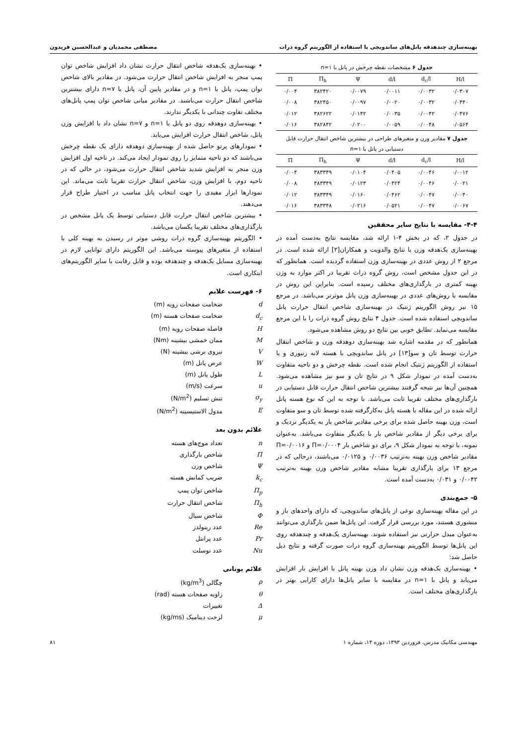بهینه‌سازی چندهدفه پانل‌های ساندویچی با استفاده از الگوریتم گروه ذرات مصطفی محمدیان و عبدالحسین فریدون
جدول ۶ مشخصات نقطه چرخش در پانل با n=۱
| Π | Π<sub>h</sub> | Ψ | d/l | d<sub>c</sub>/l | H/l |
| --- | --- | --- | --- | --- | --- |
| ۰/۰۰۴ | ۳۸۲۴۲۰ | ۰/۰۰۷۹ | ۰/۰۰۱۱ | ۰/۰۰۳۲ | ۰/۰۳۰۷ |
| ۰/۰۰۸ | ۳۸۲۴۵۰ | ۰/۰۰۹۷ | ۰/۰۰۲۰ | ۰/۰۰۳۲ | ۰/۰۳۴۰ |
| ۰/۰۱۲ | ۳۸۲۶۲۲ | ۰/۰۱۴۲ | ۰/۰۰۳۵ | ۰/۰۰۴۲ | ۰/۰۴۷۶ |
| ۰/۰۱۶ | ۳۸۲۸۴۲ | ۰/۰۲۰۰ | ۰/۰۰۵۹ | ۰/۰۰۴۸ | ۰/۰۵۶۴ |
جدول ۷ مقادیر وزن و متغیرهای طراحی در بیشترین شاخص انتقال حرارت قابل دستیابی در پانل با n=۱
| Π | Π<sub>h</sub> | Ψ | d/l | d<sub>c</sub>/l | H/l |
| --- | --- | --- | --- | --- | --- |
| ۰/۰۰۴ | ۳۸۳۳۴۹ | ۰/۰۱۰۴ | ۰/۰۴۰۵ | ۰/۰۰۴۶ | ۰/۰۰۱۲ |
| ۰/۰۰۸ | ۳۸۳۳۴۹ | ۰/۰۱۲۳ | ۰/۰۴۲۴ | ۰/۰۰۴۶ | ۰/۰۰۲۱ |
| ۰/۰۱۲ | ۳۸۳۳۴۹ | ۰/۰۱۶۰ | ۰/۰۴۶۲ | ۰/۰۰۴۷ | ۰/۰۰۴۰ |
| ۰/۰۱۶ | ۳۸۳۳۴۸ | ۰/۰۲۱۶ | ۰/۰۵۲۱ | ۰/۰۰۴۷ | ۰/۰۰۶۷ |
۴-۴- مقایسه با نتایج سایر محققین
در جدول ۲، که در بخش ۴-۱ ارائه شد، مقایسه نتایج به‌دست آمده در بهینه‌سازی یک‌هدفه وزن با نتایج والدویت و همکاران[۲] ارائه شده است. در مرجع ۲ از روش عددی در بهینه‌سازی وزن استفاده گردیده است. همانطور که در این جدول مشخص است، روش گروه ذرات تقریبا در اکثر موارد به وزن بهینه کمتری در بارگذاری‌های مختلف رسیده است. بنابراین این روش در مقایسه با روش‌های عددی در بهینه‌سازی وزن پانل موثرتر می‌باشد. در مرجع ۱۵ نیز روش الگوریتم ژنتیک در بهینه‌سازی شاخص انتقال حرارت پانل ساندویچی استفاده شده است. جدول ۴ نتایج روش گروه ذرات را با این مرجع مقایسه می‌نماید. تطابق خوبی بین نتایج دو روش مشاهده می‌شود.
همانطور که در مقدمه اشاره شد بهینه‌سازی دوهدفه وزن و شاخص انتقال حرارت توسط تان و سو[۱۳] در پانل ساندویچی با هسته لانه زنبوری و با استفاده از الگوریتم ژنتیک انجام شده است. نقطه چرخش و دو ناحیه متفاوت به‌دست آمده در نمودار شکل ۹ در نتایج تان و سو نیز مشاهده می‌شود. همچنین آن‌ها نیز نتیجه گرفتند بیشترین شاخص انتقال حرارت قابل دستیابی در بارگذاری‌های مختلف تقریبا ثابت می‌باشد. با توجه به این که نوع هسته پانل ارائه شده در این مقاله با هسته پانل به‌کارگرفته شده توسط تان و سو متفاوت است، وزن بهینه حاصل شده برای برخی مقادیر شاخص بار به یکدیگر نزدیک و برای برخی دیگر از مقادیر شاخص بار با یکدیگر متفاوت می‌باشد. به‌عنوان نمونه، با توجه به نمودار شکل ۹، برای دو شاخص بار Π=۰/۰۰۰۴ و Π=۰/۰۰۱۶ مقادیر شاخص وزن بهینه به‌ترتیب ۰/۰۰۳۶ و ۰/۰۱۲۵ می‌باشند، درحالی که در مرجع ۱۳ برای بارگذاری تقریبا مشابه مقادیر شاخص وزن بهینه به‌ترتیب ۰/۰۰۴۲ و ۰/۰۳۱ به‌دست آمده است.
۵- جمع‌بندی
در این مقاله بهینه‌سازی نوعی از پانل‌های ساندویچی، که دارای واحدهای باز و منشوری هستند، مورد بررسی قرار گرفت. این پانل‌ها ضمن بارگذاری می‌توانند به‌عنوان مبدل حرارتی نیز استفاده شوند. بهینه‌سازی یک‌هدفه و چندهدفه روی این پانل‌ها توسط الگوریتم بهینه‌سازی گروه ذرات صورت گرفته و نتایج ذیل حاصل شد:
• بهینه‌سازی یک‌هدفه وزن نشان داد وزن بهینه پانل با افزایش بار افزایش می‌یابد و پانل با n=۱ در مقایسه با سایر پانل‌ها دارای کارایی بهتر در بارگذاری‌های مختلف است.
• بهینه‌سازی یک‌هدفه شاخص انتقال حرارت نشان داد افزایش شاخص توان پمپ منجر به افزایش شاخص انتقال حرارت می‌شود. در مقادیر بالای شاخص توان پمپ، پانل با n=۱ و در مقادیر پایین آن، پانل با n=۷ دارای بیشترین شاخص انتقال حرارت می‌باشند. در مقادیر میانی شاخص توان پمپ پانل‌های مختلف تفاوت چندانی با یکدیگر ندارند.
• بهینه‌سازی دوهدفه روی دو پانل با n=۱ و n=۷ نشان داد با افزایش وزن پانل، شاخص انتقال حرارت افزایش می‌یابد.
• نمودارهای پرتو حاصل شده از بهینه‌سازی دوهدفه دارای یک نقطه چرخش می‌باشند که دو ناحیه متمایز را روی نمودار ایجاد می‌کند. در ناحیه اول افزایش وزن منجر به افزایش شدید شاخص انتقال حرارت می‌شود، در حالی که در ناحیه دوم، با افزایش وزن، شاخص انتقال حرارت تقریبا ثابت می‌ماند. این نمودارها ابزار مفیدی را جهت انتخاب پانل مناسب در اختیار طراح قرار می‌دهند.
• بیشترین شاخص انتقال حرارت قابل دستیابی توسط یک پانل مشخص در بارگذاری‌های مختلف تقریبا یکسان می‌باشد.
• الگوریتم بهینه‌سازی گروه ذرات روشی موثر در رسیدن به بهینه کلی با استفاده از متغیرهای پیوسته می‌باشد. این الگوریتم دارای توانایی لازم در بهینه‌سازی مسایل یک‌هدفه و چندهدفه بوده و قابل رقابت با سایر الگوریتم‌های ابتکاری است.
۶- فهرست علایم
d ضخامت صفحات رویه (m)
d<sub>c</sub> ضخامت صفحات هسته (m)
Hفاصله صفحات رویه (m)
Mممان خمشی بیشینه (Nm)
Vنیروی برشی بیشینه (N)
Wعرض پانل (m)
Lطول پانل (m)
u سرعت (m/s)
σ<sub>y</sub> تنش تسلیم (N/m<sup>2</sup>)
Eمدول الاستیسیته (N/m<sup>2</sup>)
علائم بدون بعد
n تعداد موج‌های هسته
Πشاخص بارگذاری
Ψشاخص وزن
k<sub>c</sub> ضریب کمانش هسته
Π<sub>p</sub> شاخص توان پمپ
Π<sub>h</sub> شاخص انتقال حرارت
Φشاخص سیال
Re عدد رینولدز
Pr عدد پرانتل
Nu عدد نوسلت
علائم یونانی
ρ چگالی (kg/m<sup>3</sup>)
θ زاویه صفحات هسته (rad)
Δتغییرات
μ لزجت دینامیک (kg/ms)
مهندسی مکانیک مدرس، فروردین ۱۳۹۳، دوره ۱۴، شماره ۱ ۸۱